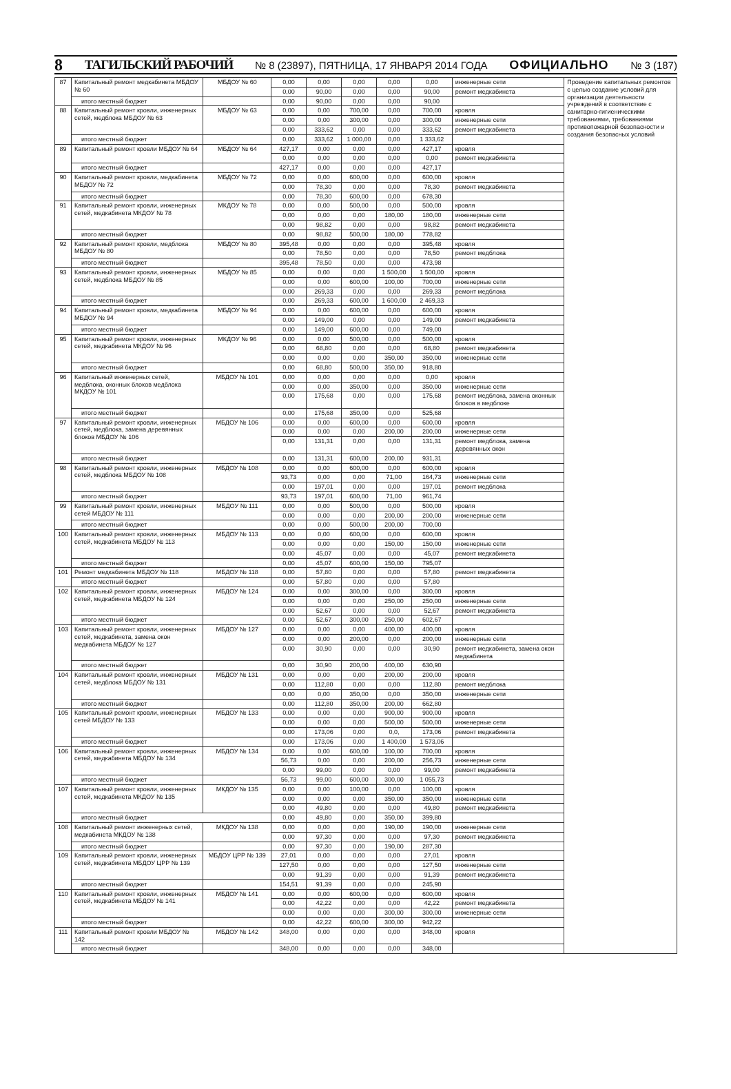8 ТАГИЛЬСКИЙ РАБОЧИЙ № 8 (23897), ПЯТНИЦА, 17 ЯНВАРЯ 2014 ГОДА ОФИЦИАЛЬНО № 3 (187)
| 87 | Капитальный ремонт медкабинета МБДОУ № 60 | МБДОУ № 60 | 0,00 | 0,00 | 0,00 | 0,00 | 0,00 | инженерные сети | Проведение капитальных ремонтов с целью создание условий для организации деятельности учреждений в соответствие с санитарно-гигиеническими требованиями, требованиями противопожарной безопасности и создания безопасных условий |
| | | | 0,00 | 90,00 | 0,00 | 0,00 | 90,00 | ремонт медкабинета | |
| | итого местный бюджет | | 0,00 | 90,00 | 0,00 | 0,00 | 90,00 | | |
| 88 | Капитальный ремонт кровли, инженерных сетей, медблока МБДОУ № 63 | МБДОУ № 63 | 0,00 | 0,00 | 700,00 | 0,00 | 700,00 | кровля | |
| | | | 0,00 | 0,00 | 300,00 | 0,00 | 300,00 | инженерные сети | |
| | | | 0,00 | 333,62 | 0,00 | 0,00 | 333,62 | ремонт медкабинета | |
| | итого местный бюджет | | 0,00 | 333,62 | 1 000,00 | 0,00 | 1 333,62 | | |
| 89 | Капитальный ремонт кровли МБДОУ № 64 | МБДОУ № 64 | 427,17 | 0,00 | 0,00 | 0,00 | 427,17 | кровля | |
| | | | 0,00 | 0,00 | 0,00 | 0,00 | 0,00 | ремонт медкабинета | |
| | итого местный бюджет | | 427,17 | 0,00 | 0,00 | 0,00 | 427,17 | | |
| 90 | Капитальный ремонт кровли, медкабинета МБДОУ № 72 | МБДОУ № 72 | 0,00 | 0,00 | 600,00 | 0,00 | 600,00 | кровля | |
| | | | 0,00 | 78,30 | 0,00 | 0,00 | 78,30 | ремонт медкабинета | |
| | итого местный бюджет | | 0,00 | 78,30 | 600,00 | 0,00 | 678,30 | | |
| 91 | Капитальный ремонт кровли, инженерных сетей, медкабинета МКДОУ № 78 | МКДОУ № 78 | 0,00 | 0,00 | 500,00 | 0,00 | 500,00 | кровля | |
| | | | 0,00 | 0,00 | 0,00 | 180,00 | 180,00 | инженерные сети | |
| | | | 0,00 | 98,82 | 0,00 | 0,00 | 98,82 | ремонт медкабинета | |
| | итого местный бюджет | | 0,00 | 98,82 | 500,00 | 180,00 | 778,82 | | |
| 92 | Капитальный ремонт кровли, медблока МБДОУ № 80 | МБДОУ № 80 | 395,48 | 0,00 | 0,00 | 0,00 | 395,48 | кровля | |
| | | | 0,00 | 78,50 | 0,00 | 0,00 | 78,50 | ремонт медблока | |
| | итого местный бюджет | | 395,48 | 78,50 | 0,00 | 0,00 | 473,98 | | |
| 93 | Капитальный ремонт кровли, инженерных сетей, медблока МБДОУ № 85 | МБДОУ № 85 | 0,00 | 0,00 | 0,00 | 1 500,00 | 1 500,00 | кровля | |
| | | | 0,00 | 0,00 | 600,00 | 100,00 | 700,00 | инженерные сети | |
| | | | 0,00 | 269,33 | 0,00 | 0,00 | 269,33 | ремонт медблока | |
| | итого местный бюджет | | 0,00 | 269,33 | 600,00 | 1 600,00 | 2 469,33 | | |
| 94 | Капитальный ремонт кровли, медкабинета МБДОУ № 94 | МБДОУ № 94 | 0,00 | 0,00 | 600,00 | 0,00 | 600,00 | кровля | |
| | | | 0,00 | 149,00 | 0,00 | 0,00 | 149,00 | ремонт медкабинета | |
| | итого местный бюджет | | 0,00 | 149,00 | 600,00 | 0,00 | 749,00 | | |
| 95 | Капитальный ремонт кровли, инженерных сетей, медкабинета МКДОУ № 96 | МКДОУ № 96 | 0,00 | 0,00 | 500,00 | 0,00 | 500,00 | кровля | |
| | | | 0,00 | 68,80 | 0,00 | 0,00 | 68,80 | ремонт медкабинета | |
| | | | 0,00 | 0,00 | 0,00 | 350,00 | 350,00 | инженерные сети | |
| | итого местный бюджет | | 0,00 | 68,80 | 500,00 | 350,00 | 918,80 | | |
| 96 | Капитальный инженерных сетей, медблока, оконных блоков медблока МКДОУ № 101 | МБДОУ № 101 | 0,00 | 0,00 | 0,00 | 0,00 | 0,00 | кровля | |
| | | | 0,00 | 0,00 | 350,00 | 0,00 | 350,00 | инженерные сети | |
| | | | 0,00 | 175,68 | 0,00 | 0,00 | 175,68 | ремонт медблока, замена оконных блоков в медблоке | |
| | итого местный бюджет | | 0,00 | 175,68 | 350,00 | 0,00 | 525,68 | | |
| 97 | Капитальный ремонт кровли, инженерных сетей, медблока, замена деревянных блоков МБДОУ № 106 | МБДОУ № 106 | 0,00 | 0,00 | 600,00 | 0,00 | 600,00 | кровля | |
| | | | 0,00 | 0,00 | 0,00 | 200,00 | 200,00 | инженерные сети | |
| | | | 0,00 | 131,31 | 0,00 | 0,00 | 131,31 | ремонт медблока, замена деревянных окон | |
| | итого местный бюджет | | 0,00 | 131,31 | 600,00 | 200,00 | 931,31 | | |
| 98 | Капитальный ремонт кровли, инженерных сетей, медблока МБДОУ № 108 | МБДОУ № 108 | 0,00 | 0,00 | 600,00 | 0,00 | 600,00 | кровля | |
| | | | 93,73 | 0,00 | 0,00 | 71,00 | 164,73 | инженерные сети | |
| | | | 0,00 | 197,01 | 0,00 | 0,00 | 197,01 | ремонт медблока | |
| | итого местный бюджет | | 93,73 | 197,01 | 600,00 | 71,00 | 961,74 | | |
| 99 | Капитальный ремонт кровли, инженерных сетей МБДОУ № 111 | МБДОУ № 111 | 0,00 | 0,00 | 500,00 | 0,00 | 500,00 | кровля | |
| | | | 0,00 | 0,00 | 0,00 | 200,00 | 200,00 | инженерные сети | |
| | итого местный бюджет | | 0,00 | 0,00 | 500,00 | 200,00 | 700,00 | | |
| 100 | Капитальный ремонт кровли, инженерных сетей, медкабинета МБДОУ № 113 | МБДОУ № 113 | 0,00 | 0,00 | 600,00 | 0,00 | 600,00 | кровля | |
| | | | 0,00 | 0,00 | 0,00 | 150,00 | 150,00 | инженерные сети | |
| | | | 0,00 | 45,07 | 0,00 | 0,00 | 45,07 | ремонт медкабинета | |
| | итого местный бюджет | | 0,00 | 45,07 | 600,00 | 150,00 | 795,07 | | |
| 101 | Ремонт медкабинета МБДОУ № 118 | МБДОУ № 118 | 0,00 | 57,80 | 0,00 | 0,00 | 57,80 | ремонт медкабинета | |
| | итого местный бюджет | | 0,00 | 57,80 | 0,00 | 0,00 | 57,80 | | |
| 102 | Капитальный ремонт кровли, инженерных сетей, медкабинета МБДОУ № 124 | МБДОУ № 124 | 0,00 | 0,00 | 300,00 | 0,00 | 300,00 | кровля | |
| | | | 0,00 | 0,00 | 0,00 | 250,00 | 250,00 | инженерные сети | |
| | | | 0,00 | 52,67 | 0,00 | 0,00 | 52,67 | ремонт медкабинета | |
| | итого местный бюджет | | 0,00 | 52,67 | 300,00 | 250,00 | 602,67 | | |
| 103 | Капитальный ремонт кровли, инженерных сетей, медкабинета, замена окон медкабинета МБДОУ № 127 | МБДОУ № 127 | 0,00 | 0,00 | 0,00 | 400,00 | 400,00 | кровля | |
| | | | 0,00 | 0,00 | 200,00 | 0,00 | 200,00 | инженерные сети | |
| | | | 0,00 | 30,90 | 0,00 | 0,00 | 30,90 | ремонт медкабинета, замена окон медкабинета | |
| | итого местный бюджет | | 0,00 | 30,90 | 200,00 | 400,00 | 630,90 | | |
| 104 | Капитальный ремонт кровли, инженерных сетей, медблока МБДОУ № 131 | МБДОУ № 131 | 0,00 | 0,00 | 0,00 | 200,00 | 200,00 | кровля | |
| | | | 0,00 | 112,80 | 0,00 | 0,00 | 112,80 | ремонт медблока | |
| | | | 0,00 | 0,00 | 350,00 | 0,00 | 350,00 | инженерные сети | |
| | итого местный бюджет | | 0,00 | 112,80 | 350,00 | 200,00 | 662,80 | | |
| 105 | Капитальный ремонт кровли, инженерных сетей МБДОУ № 133 | МБДОУ № 133 | 0,00 | 0,00 | 0,00 | 900,00 | 900,00 | кровля | |
| | | | 0,00 | 0,00 | 0,00 | 500,00 | 500,00 | инженерные сети | |
| | | | 0,00 | 173,06 | 0,00 | 0,0, | 173,06 | ремонт медкабинета | |
| | итого местный бюджет | | 0,00 | 173,06 | 0,00 | 1 400,00 | 1 573,06 | | |
| 106 | Капитальный ремонт кровли, инженерных сетей, медкабинета МБДОУ № 134 | МБДОУ № 134 | 0,00 | 0,00 | 600,00 | 100,00 | 700,00 | кровля | |
| | | | 56,73 | 0,00 | 0,00 | 200,00 | 256,73 | инженерные сети | |
| | | | 0,00 | 99,00 | 0,00 | 0,00 | 99,00 | ремонт медкабинета | |
| | итого местный бюджет | | 56,73 | 99,00 | 600,00 | 300,00 | 1 055,73 | | |
| 107 | Капитальный ремонт кровли, инженерных сетей, медкабинета МКДОУ № 135 | МКДОУ № 135 | 0,00 | 0,00 | 100,00 | 0,00 | 100,00 | кровля | |
| | | | 0,00 | 0,00 | 0,00 | 350,00 | 350,00 | инженерные сети | |
| | | | 0,00 | 49,80 | 0,00 | 0,00 | 49,80 | ремонт медкабинета | |
| | итого местный бюджет | | 0,00 | 49,80 | 0,00 | 350,00 | 399,80 | | |
| 108 | Капитальный ремонт инженерных сетей, медкабинета МКДОУ № 138 | МКДОУ № 138 | 0,00 | 0,00 | 0,00 | 190,00 | 190,00 | инженерные сети | |
| | | | 0,00 | 97,30 | 0,00 | 0,00 | 97,30 | ремонт медкабинета | |
| | итого местный бюджет | | 0,00 | 97,30 | 0,00 | 190,00 | 287,30 | | |
| 109 | Капитальный ремонт кровли, инженерных сетей, медкабинета МБДОУ ЦРР № 139 | МБДОУ ЦРР № 139 | 27,01 | 0,00 | 0,00 | 0,00 | 27,01 | кровля | |
| | | | 127,50 | 0,00 | 0,00 | 0,00 | 127,50 | инженерные сети | |
| | | | 0,00 | 91,39 | 0,00 | 0,00 | 91,39 | ремонт медкабинета | |
| | итого местный бюджет | | 154,51 | 91,39 | 0,00 | 0,00 | 245,90 | | |
| 110 | Капитальный ремонт кровли, инженерных сетей, медкабинета МБДОУ № 141 | МБДОУ № 141 | 0,00 | 0,00 | 600,00 | 0,00 | 600,00 | кровля | |
| | | | 0,00 | 42,22 | 0,00 | 0,00 | 42,22 | ремонт медкабинета | |
| | | | 0,00 | 0,00 | 0,00 | 300,00 | 300,00 | инженерные сети | |
| | итого местный бюджет | | 0,00 | 42,22 | 600,00 | 300,00 | 942,22 | | |
| 111 | Капитальный ремонт кровли МБДОУ № 142 | МБДОУ № 142 | 348,00 | 0,00 | 0,00 | 0,00 | 348,00 | кровля | |
| | итого местный бюджет | | 348,00 | 0,00 | 0,00 | 0,00 | 348,00 | | |